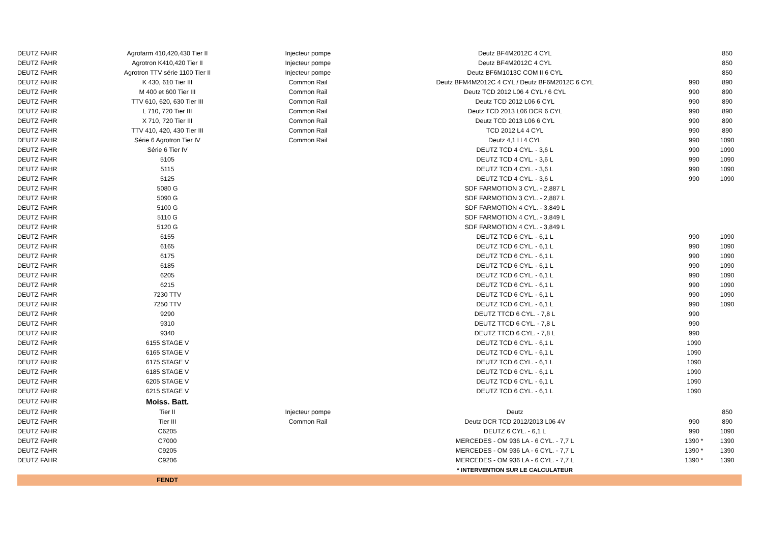| DEUTZ FAHR | Agrofarm 410,420,430 Tier II | Injecteur pompe | Deutz BF4M2012C 4 CYL | | 850 |
| DEUTZ FAHR | Agrotron K410,420 Tier II | Injecteur pompe | Deutz BF4M2012C 4 CYL | | 850 |
| DEUTZ FAHR | Agrotron TTV série 1100 Tier II | Injecteur pompe | Deutz BF6M1013C COM II 6 CYL | | 850 |
| DEUTZ FAHR | K 430, 610 Tier III | Common Rail | Deutz BFM4M2012C 4 CYL / Deutz BF6M2012C 6 CYL | 990 | 890 |
| DEUTZ FAHR | M 400 et 600 Tier III | Common Rail | Deutz TCD 2012 L06 4 CYL / 6 CYL | 990 | 890 |
| DEUTZ FAHR | TTV 610, 620, 630 Tier III | Common Rail | Deutz TCD 2012 L06 6 CYL | 990 | 890 |
| DEUTZ FAHR | L 710, 720 Tier III | Common Rail | Deutz TCD 2013 L06 DCR 6 CYL | 990 | 890 |
| DEUTZ FAHR | X 710, 720 Tier III | Common Rail | Deutz TCD 2013 L06 6 CYL | 990 | 890 |
| DEUTZ FAHR | TTV 410, 420, 430 Tier III | Common Rail | TCD 2012 L4 4 CYL | 990 | 890 |
| DEUTZ FAHR | Série 6 Agrotron Tier IV | Common Rail | Deutz 4,1 l l 4 CYL | 990 | 1090 |
| DEUTZ FAHR | Série 6 Tier IV | | DEUTZ TCD 4 CYL. - 3,6 L | 990 | 1090 |
| DEUTZ FAHR | 5105 | | DEUTZ TCD 4 CYL. - 3,6 L | 990 | 1090 |
| DEUTZ FAHR | 5115 | | DEUTZ TCD 4 CYL. - 3,6 L | 990 | 1090 |
| DEUTZ FAHR | 5125 | | DEUTZ TCD 4 CYL. - 3,6 L | 990 | 1090 |
| DEUTZ FAHR | 5080 G | | SDF FARMOTION 3 CYL. - 2,887 L | | |
| DEUTZ FAHR | 5090 G | | SDF FARMOTION 3 CYL. - 2,887 L | | |
| DEUTZ FAHR | 5100 G | | SDF FARMOTION 4 CYL. - 3,849 L | | |
| DEUTZ FAHR | 5110 G | | SDF FARMOTION 4 CYL. - 3,849 L | | |
| DEUTZ FAHR | 5120 G | | SDF FARMOTION 4 CYL. - 3,849 L | | |
| DEUTZ FAHR | 6155 | | DEUTZ TCD 6 CYL. - 6,1 L | 990 | 1090 |
| DEUTZ FAHR | 6165 | | DEUTZ TCD 6 CYL. - 6,1 L | 990 | 1090 |
| DEUTZ FAHR | 6175 | | DEUTZ TCD 6 CYL. - 6,1 L | 990 | 1090 |
| DEUTZ FAHR | 6185 | | DEUTZ TCD 6 CYL. - 6,1 L | 990 | 1090 |
| DEUTZ FAHR | 6205 | | DEUTZ TCD 6 CYL. - 6,1 L | 990 | 1090 |
| DEUTZ FAHR | 6215 | | DEUTZ TCD 6 CYL. - 6,1 L | 990 | 1090 |
| DEUTZ FAHR | 7230 TTV | | DEUTZ TCD 6 CYL. - 6,1 L | 990 | 1090 |
| DEUTZ FAHR | 7250 TTV | | DEUTZ TCD 6 CYL. - 6,1 L | 990 | 1090 |
| DEUTZ FAHR | 9290 | | DEUTZ TTCD 6 CYL. - 7,8 L | 990 | |
| DEUTZ FAHR | 9310 | | DEUTZ TTCD 6 CYL. - 7,8 L | 990 | |
| DEUTZ FAHR | 9340 | | DEUTZ TTCD 6 CYL. - 7,8 L | 990 | |
| DEUTZ FAHR | 6155 STAGE V | | DEUTZ TCD 6 CYL. - 6,1 L | 1090 | |
| DEUTZ FAHR | 6165 STAGE V | | DEUTZ TCD 6 CYL. - 6,1 L | 1090 | |
| DEUTZ FAHR | 6175 STAGE V | | DEUTZ TCD 6 CYL. - 6,1 L | 1090 | |
| DEUTZ FAHR | 6185 STAGE V | | DEUTZ TCD 6 CYL. - 6,1 L | 1090 | |
| DEUTZ FAHR | 6205 STAGE V | | DEUTZ TCD 6 CYL. - 6,1 L | 1090 | |
| DEUTZ FAHR | 6215 STAGE V | | DEUTZ TCD 6 CYL. - 6,1 L | 1090 | |
| DEUTZ FAHR | Moiss. Batt. | | | | |
| DEUTZ FAHR | Tier II | Injecteur pompe | Deutz | | 850 |
| DEUTZ FAHR | Tier III | Common Rail | Deutz DCR TCD 2012/2013 L06 4V | 990 | 890 |
| DEUTZ FAHR | C6205 | | DEUTZ 6 CYL. - 6,1 L | 990 | 1090 |
| DEUTZ FAHR | C7000 | | MERCEDES - OM 936 LA - 6 CYL. - 7,7 L | 1390 * | 1390 |
| DEUTZ FAHR | C9205 | | MERCEDES - OM 936 LA - 6 CYL. - 7,7 L | 1390 * | 1390 |
| DEUTZ FAHR | C9206 | | MERCEDES - OM 936 LA - 6 CYL. - 7,7 L | 1390 * | 1390 |
| | | | * INTERVENTION SUR LE CALCULATEUR | | |
| | FENDT | | | | |